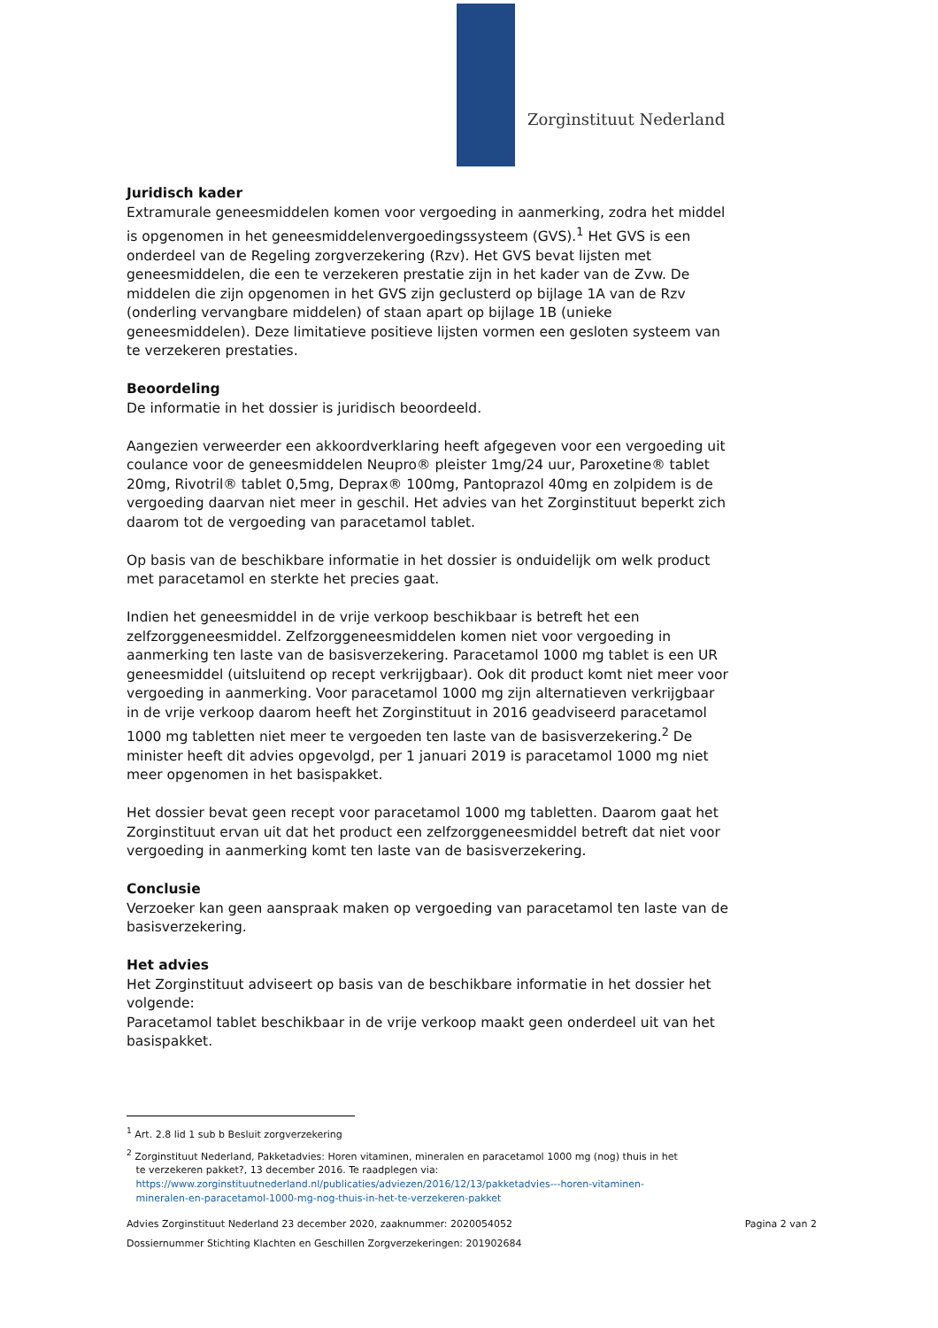Zorginstituut Nederland
Juridisch kader
Extramurale geneesmiddelen komen voor vergoeding in aanmerking, zodra het middel is opgenomen in het geneesmiddelenvergoedingssysteem (GVS).<sup>1</sup> Het GVS is een onderdeel van de Regeling zorgverzekering (Rzv). Het GVS bevat lijsten met geneesmiddelen, die een te verzekeren prestatie zijn in het kader van de Zvw. De middelen die zijn opgenomen in het GVS zijn geclusterd op bijlage 1A van de Rzv (onderling vervangbare middelen) of staan apart op bijlage 1B (unieke geneesmiddelen). Deze limitatieve positieve lijsten vormen een gesloten systeem van te verzekeren prestaties.
Beoordeling
De informatie in het dossier is juridisch beoordeeld.
Aangezien verweerder een akkoordverklaring heeft afgegeven voor een vergoeding uit coulance voor de geneesmiddelen Neupro® pleister 1mg/24 uur, Paroxetine® tablet 20mg, Rivotril® tablet 0,5mg, Deprax® 100mg, Pantoprazol 40mg en zolpidem is de vergoeding daarvan niet meer in geschil. Het advies van het Zorginstituut beperkt zich daarom tot de vergoeding van paracetamol tablet.
Op basis van de beschikbare informatie in het dossier is onduidelijk om welk product met paracetamol en sterkte het precies gaat.
Indien het geneesmiddel in de vrije verkoop beschikbaar is betreft het een zelfzorggeneesmiddel. Zelfzorggeneesmiddelen komen niet voor vergoeding in aanmerking ten laste van de basisverzekering. Paracetamol 1000 mg tablet is een UR geneesmiddel (uitsluitend op recept verkrijgbaar). Ook dit product komt niet meer voor vergoeding in aanmerking. Voor paracetamol 1000 mg zijn alternatieven verkrijgbaar in de vrije verkoop daarom heeft het Zorginstituut in 2016 geadviseerd paracetamol 1000 mg tabletten niet meer te vergoeden ten laste van de basisverzekering.<sup>2</sup> De minister heeft dit advies opgevolgd, per 1 januari 2019 is paracetamol 1000 mg niet meer opgenomen in het basispakket.
Het dossier bevat geen recept voor paracetamol 1000 mg tabletten. Daarom gaat het Zorginstituut ervan uit dat het product een zelfzorggeneesmiddel betreft dat niet voor vergoeding in aanmerking komt ten laste van de basisverzekering.
Conclusie
Verzoeker kan geen aanspraak maken op vergoeding van paracetamol ten laste van de basisverzekering.
Het advies
Het Zorginstituut adviseert op basis van de beschikbare informatie in het dossier het volgende:
Paracetamol tablet beschikbaar in de vrije verkoop maakt geen onderdeel uit van het basispakket.
<sup>1</sup> Art. 2.8 lid 1 sub b Besluit zorgverzekering
<sup>2</sup> Zorginstituut Nederland, Pakketadvies: Horen vitaminen, mineralen en paracetamol 1000 mg (nog) thuis in het
te verzekeren pakket?, 13 december 2016. Te raadplegen via:
https://www.zorginstituutnederland.nl/publicaties/adviezen/2016/12/13/pakketadvies---horen-vitaminen-
mineralen-en-paracetamol-1000-mg-nog-thuis-in-het-te-verzekeren-pakket
Pagina 2 van 2 Advies Zorginstituut Nederland 23 december 2020, zaaknummer: 2020054052
Dossiernummer Stichting Klachten en Geschillen Zorgverzekeringen: 201902684